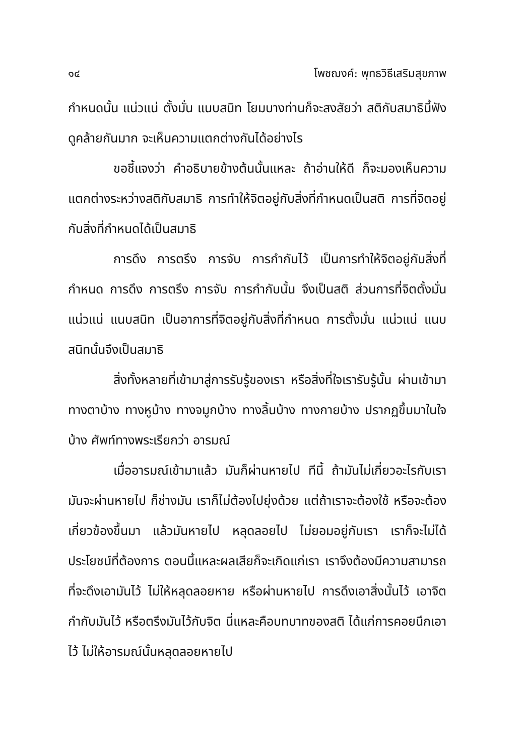๑๔ โพชฌงค์: พุทธวิธีเสริมสุขภาพ
กำหนดนั้น แน่วแน่ ตั้งมั่น แนบสนิท โยมบางท่านก็จะสงสัยว่า สติกับสมาธินี้ฟังดูคล้ายกันมาก จะเห็นความแตกต่างกันได้อย่างไร
ขอชี้แจงว่า คำอธิบายข้างต้นนั้นแหละ ถ้าอ่านให้ดี ก็จะมองเห็นความแตกต่างระหว่างสติกับสมาธิ การทำให้จิตอยู่กับสิ่งที่กำหนดเป็นสติ การที่จิตอยู่กับสิ่งที่กำหนดได้เป็นสมาธิ
การดึง การตรึง การจับ การกำกับไว้ เป็นการทำให้จิตอยู่กับสิ่งที่กำหนด การดึง การตรึง การจับ การกำกับนั้น จึงเป็นสติ ส่วนการที่จิตตั้งมั่น แน่วแน่ แนบสนิท เป็นอาการที่จิตอยู่กับสิ่งที่กำหนด การตั้งมั่น แน่วแน่ แนบสนิทนั้นจึงเป็นสมาธิ
สิ่งทั้งหลายที่เข้ามาสู่การรับรู้ของเรา หรือสิ่งที่ใจเรารับรู้นั้น ผ่านเข้ามาทางตาบ้าง ทางหูบ้าง ทางจมูกบ้าง ทางลิ้นบ้าง ทางกายบ้าง ปรากฏขึ้นมาในใจบ้าง ศัพท์ทางพระเรียกว่า อารมณ์
เมื่ออารมณ์เข้ามาแล้ว มันก็ผ่านหายไป ทีนี้ ถ้ามันไม่เกี่ยวอะไรกับเรา มันจะผ่านหายไป ก็ช่างมัน เราก็ไม่ต้องไปยุ่งด้วย แต่ถ้าเราจะต้องใช้ หรือจะต้องเกี่ยวข้องขึ้นมา แล้วมันหายไป หลุดลอยไป ไม่ยอมอยู่กับเรา เราก็จะไม่ได้ประโยชน์ที่ต้องการ ตอนนี้แหละผลเสียก็จะเกิดแก่เรา เราจึงต้องมีความสามารถที่จะดึงเอามันไว้ ไม่ให้หลุดลอยหาย หรือผ่านหายไป การดึงเอาสิ่งนั้นไว้ เอาจิตกำกับมันไว้ หรือตรึงมันไว้กับจิต นี่แหละคือบทบาทของสติ ได้แก่การคอยนึกเอาไว้ ไม่ให้อารมณ์นั้นหลุดลอยหายไป